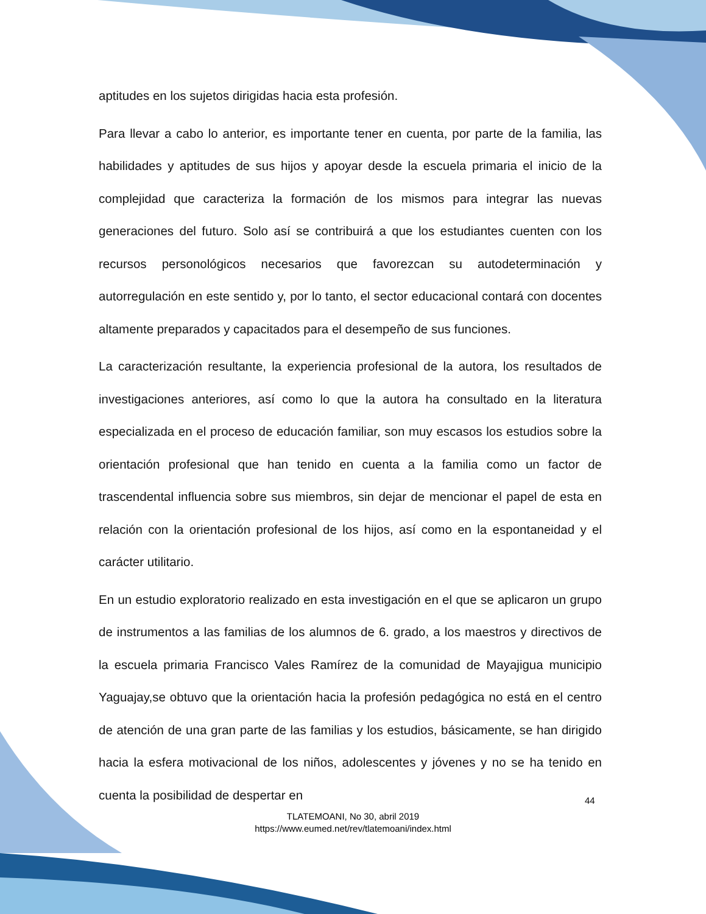aptitudes en los sujetos dirigidas hacia esta profesión.
Para llevar a cabo lo anterior, es importante tener en cuenta, por parte de la familia, las habilidades y aptitudes de sus hijos y apoyar desde la escuela primaria el inicio de la complejidad que caracteriza la formación de los mismos para integrar las nuevas generaciones del futuro. Solo así se contribuirá a que los estudiantes cuenten con los recursos personológicos necesarios que favorezcan su autodeterminación y autorregulación en este sentido y, por lo tanto, el sector educacional contará con docentes altamente preparados y capacitados para el desempeño de sus funciones.
La caracterización resultante, la experiencia profesional de la autora, los resultados de investigaciones anteriores, así como lo que la autora ha consultado en la literatura especializada en el proceso de educación familiar, son muy escasos los estudios sobre la orientación profesional que han tenido en cuenta a la familia como un factor de trascendental influencia sobre sus miembros, sin dejar de mencionar el papel de esta en relación con la orientación profesional de los hijos, así como en la espontaneidad y el carácter utilitario.
En un estudio exploratorio realizado en esta investigación en el que se aplicaron un grupo de instrumentos a las familias de los alumnos de 6. grado, a los maestros y directivos de la escuela primaria Francisco Vales Ramírez de la comunidad de Mayajigua municipio Yaguajay,se obtuvo que la orientación hacia la profesión pedagógica no está en el centro de atención de una gran parte de las familias y los estudios, básicamente, se han dirigido hacia la esfera motivacional de los niños, adolescentes y jóvenes y no se ha tenido en cuenta la posibilidad de despertar en
44
TLATEMOANI, No 30, abril 2019
https://www.eumed.net/rev/tlatemoani/index.html